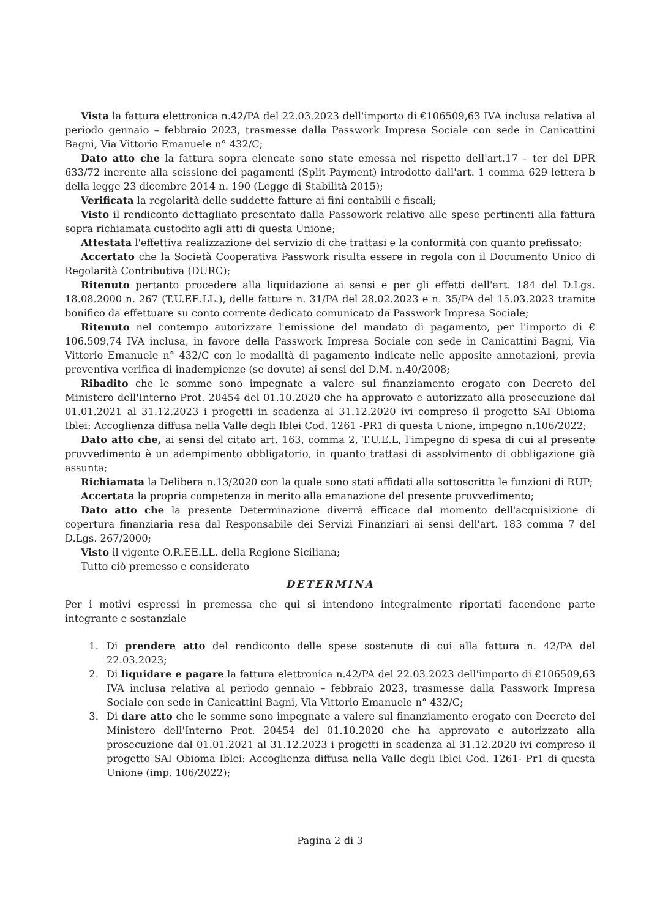Vista la fattura elettronica n.42/PA del 22.03.2023 dell'importo di €106509,63 IVA inclusa relativa al periodo gennaio – febbraio 2023, trasmesse dalla Passwork Impresa Sociale con sede in Canicattini Bagni, Via Vittorio Emanuele n° 432/C;
Dato atto che la fattura sopra elencate sono state emessa nel rispetto dell'art.17 – ter del DPR 633/72 inerente alla scissione dei pagamenti (Split Payment) introdotto dall'art. 1 comma 629 lettera b della legge 23 dicembre 2014 n. 190 (Legge di Stabilità 2015);
Verificata la regolarità delle suddette fatture ai fini contabili e fiscali;
Visto il rendiconto dettagliato presentato dalla Passowork relativo alle spese pertinenti alla fattura sopra richiamata custodito agli atti di questa Unione;
Attestata l'effettiva realizzazione del servizio di che trattasi e la conformità con quanto prefissato;
Accertato che la Società Cooperativa Passwork risulta essere in regola con il Documento Unico di Regolarità Contributiva (DURC);
Ritenuto pertanto procedere alla liquidazione ai sensi e per gli effetti dell'art. 184 del D.Lgs. 18.08.2000 n. 267 (T.U.EE.LL.), delle fatture n. 31/PA del 28.02.2023 e n. 35/PA del 15.03.2023 tramite bonifico da effettuare su conto corrente dedicato comunicato da Passwork Impresa Sociale;
Ritenuto nel contempo autorizzare l'emissione del mandato di pagamento, per l'importo di € 106.509,74 IVA inclusa, in favore della Passwork Impresa Sociale con sede in Canicattini Bagni, Via Vittorio Emanuele n° 432/C con le modalità di pagamento indicate nelle apposite annotazioni, previa preventiva verifica di inadempienze (se dovute) ai sensi del D.M. n.40/2008;
Ribadito che le somme sono impegnate a valere sul finanziamento erogato con Decreto del Ministero dell'Interno Prot. 20454 del 01.10.2020 che ha approvato e autorizzato alla prosecuzione dal 01.01.2021 al 31.12.2023 i progetti in scadenza al 31.12.2020 ivi compreso il progetto SAI Obioma Iblei: Accoglienza diffusa nella Valle degli Iblei Cod. 1261 -PR1 di questa Unione, impegno n.106/2022;
Dato atto che, ai sensi del citato art. 163, comma 2, T.U.E.L, l'impegno di spesa di cui al presente provvedimento è un adempimento obbligatorio, in quanto trattasi di assolvimento di obbligazione già assunta;
Richiamata la Delibera n.13/2020 con la quale sono stati affidati alla sottoscritta le funzioni di RUP;
Accertata la propria competenza in merito alla emanazione del presente provvedimento;
Dato atto che la presente Determinazione diverrà efficace dal momento dell'acquisizione di copertura finanziaria resa dal Responsabile dei Servizi Finanziari ai sensi dell'art. 183 comma 7 del D.Lgs. 267/2000;
Visto il vigente O.R.EE.LL. della Regione Siciliana;
Tutto ciò premesso e considerato
DETERMINA
Per i motivi espressi in premessa che qui si intendono integralmente riportati facendone parte integrante e sostanziale
1. Di prendere atto del rendiconto delle spese sostenute di cui alla fattura n. 42/PA del 22.03.2023;
2. Di liquidare e pagare la fattura elettronica n.42/PA del 22.03.2023 dell'importo di €106509,63 IVA inclusa relativa al periodo gennaio – febbraio 2023, trasmesse dalla Passwork Impresa Sociale con sede in Canicattini Bagni, Via Vittorio Emanuele n° 432/C;
3. Di dare atto che le somme sono impegnate a valere sul finanziamento erogato con Decreto del Ministero dell'Interno Prot. 20454 del 01.10.2020 che ha approvato e autorizzato alla prosecuzione dal 01.01.2021 al 31.12.2023 i progetti in scadenza al 31.12.2020 ivi compreso il progetto SAI Obioma Iblei: Accoglienza diffusa nella Valle degli Iblei Cod. 1261- Pr1 di questa Unione (imp. 106/2022);
Pagina 2 di 3